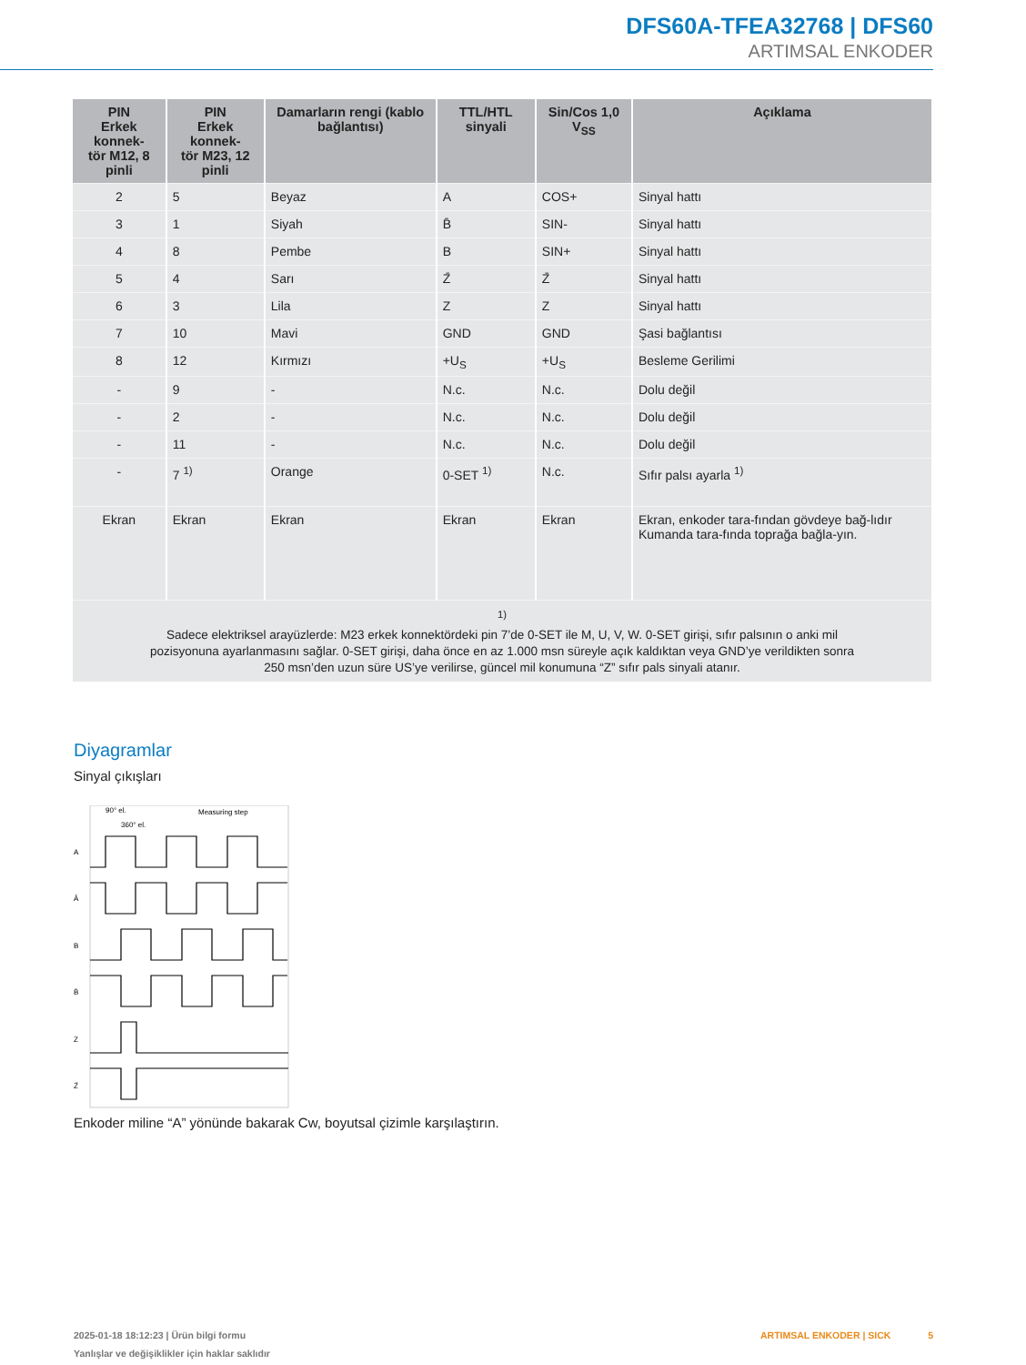DFS60A-TFEA32768 | DFS60
ARTIMSAL ENKODER
| PIN Erkek konnek- tör M12, 8 pinli | PIN Erkek konnek- tör M23, 12 pinli | Damarların rengi (kablo bağlantısı) | TTL/HTL sinyali | Sin/Cos 1,0 V<sub>SS</sub> | Açıklama |
| --- | --- | --- | --- | --- | --- |
| 2 | 5 | Beyaz | A | COS+ | Sinyal hattı |
| 3 | 1 | Siyah | B̄ | SIN- | Sinyal hattı |
| 4 | 8 | Pembe | B | SIN+ | Sinyal hattı |
| 5 | 4 | Sarı | Z̄ | Z̄ | Sinyal hattı |
| 6 | 3 | Lila | Z | Z | Sinyal hattı |
| 7 | 10 | Mavi | GND | GND | Şasi bağlantısı |
| 8 | 12 | Kırmızı | +U<sub>S</sub> | +U<sub>S</sub> | Besleme Gerilimi |
| - | 9 | - | N.c. | N.c. | Dolu değil |
| - | 2 | - | N.c. | N.c. | Dolu değil |
| - | 11 | - | N.c. | N.c. | Dolu değil |
| - | 7 <sup>1)</sup> | Orange | 0-SET <sup>1)</sup> | N.c. | Sıfır palsı ayarla <sup>1)</sup> |
| Ekran | Ekran | Ekran | Ekran | Ekran | Ekran, enkoder tara-fından gövdeye bağ-lıdır Kumanda tara-fında toprağa bağla-yın. |
| <sup>1)</sup> Sadece elektriksel arayüzlerde: M23 erkek konnektördeki pin 7’de 0-SET ile M, U, V, W. 0-SET girişi, sıfır palsının o anki mil pozisyonuna ayarlanmasını sağlar. 0-SET girişi, daha önce en az 1.000 msn süreyle açık kaldıktan veya GND’ye verildikten sonra 250 msn’den uzun süre US’ye verilirse, güncel mil konumuna “Z” sıfır pals sinyali atanır. | | | | | |
Diyagramlar
Sinyal çıkışları
A
Ā
B
B̄
Z
Z̄
90° el.
360° el.
Measuring step
Enkoder miline “A” yönünde bakarak Cw, boyutsal çizimle karşılaştırın.
2025-01-18 18:12:23 | Ürün bilgi formu
Yanlışlar ve değişiklikler için haklar saklıdır
ARTIMSAL ENKODER | SICK 5